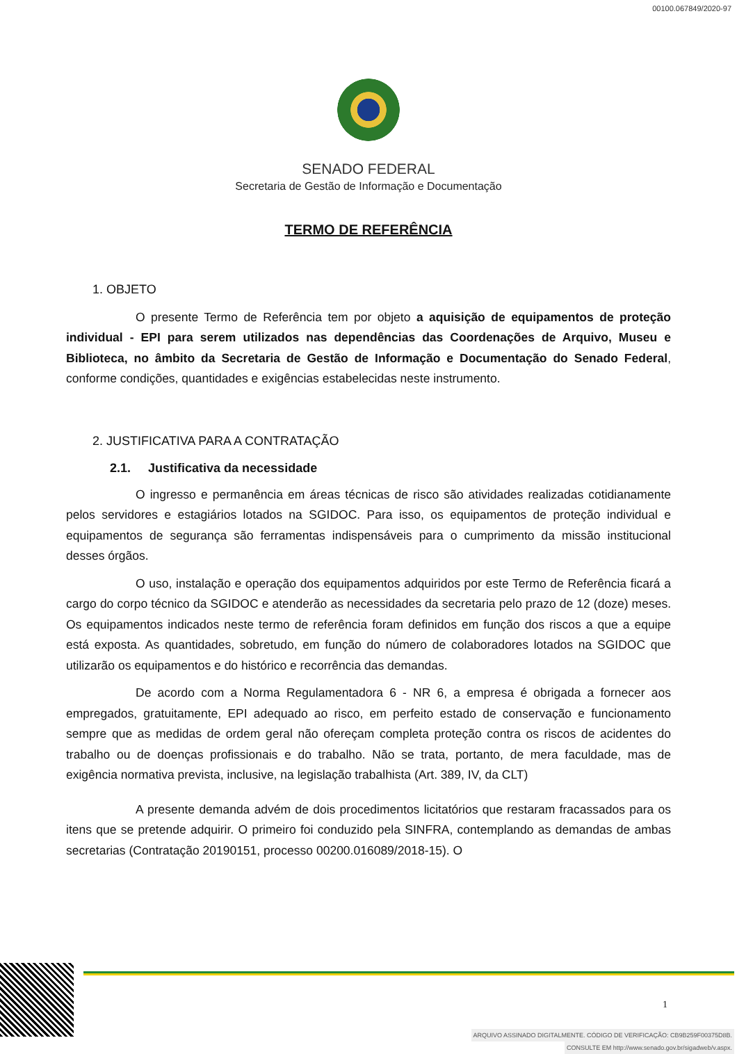00100.067849/2020-97
SENADO FEDERAL
Secretaria de Gestão de Informação e Documentação
TERMO DE REFERÊNCIA
1. OBJETO
O presente Termo de Referência tem por objeto a aquisição de equipamentos de proteção individual - EPI para serem utilizados nas dependências das Coordenações de Arquivo, Museu e Biblioteca, no âmbito da Secretaria de Gestão de Informação e Documentação do Senado Federal, conforme condições, quantidades e exigências estabelecidas neste instrumento.
2. JUSTIFICATIVA PARA A CONTRATAÇÃO
2.1. Justificativa da necessidade
O ingresso e permanência em áreas técnicas de risco são atividades realizadas cotidianamente pelos servidores e estagiários lotados na SGIDOC. Para isso, os equipamentos de proteção individual e equipamentos de segurança são ferramentas indispensáveis para o cumprimento da missão institucional desses órgãos.
O uso, instalação e operação dos equipamentos adquiridos por este Termo de Referência ficará a cargo do corpo técnico da SGIDOC e atenderão as necessidades da secretaria pelo prazo de 12 (doze) meses. Os equipamentos indicados neste termo de referência foram definidos em função dos riscos a que a equipe está exposta. As quantidades, sobretudo, em função do número de colaboradores lotados na SGIDOC que utilizarão os equipamentos e do histórico e recorrência das demandas.
De acordo com a Norma Regulamentadora 6 - NR 6, a empresa é obrigada a fornecer aos empregados, gratuitamente, EPI adequado ao risco, em perfeito estado de conservação e funcionamento sempre que as medidas de ordem geral não ofereçam completa proteção contra os riscos de acidentes do trabalho ou de doenças profissionais e do trabalho. Não se trata, portanto, de mera faculdade, mas de exigência normativa prevista, inclusive, na legislação trabalhista (Art. 389, IV, da CLT)
A presente demanda advém de dois procedimentos licitatórios que restaram fracassados para os itens que se pretende adquirir. O primeiro foi conduzido pela SINFRA, contemplando as demandas de ambas secretarias (Contratação 20190151, processo 00200.016089/2018-15). O
1
ARQUIVO ASSINADO DIGITALMENTE. CÓDIGO DE VERIFICAÇÃO: CB9B259F00375D8B.
CONSULTE EM http://www.senado.gov.br/sigadweb/v.aspx.